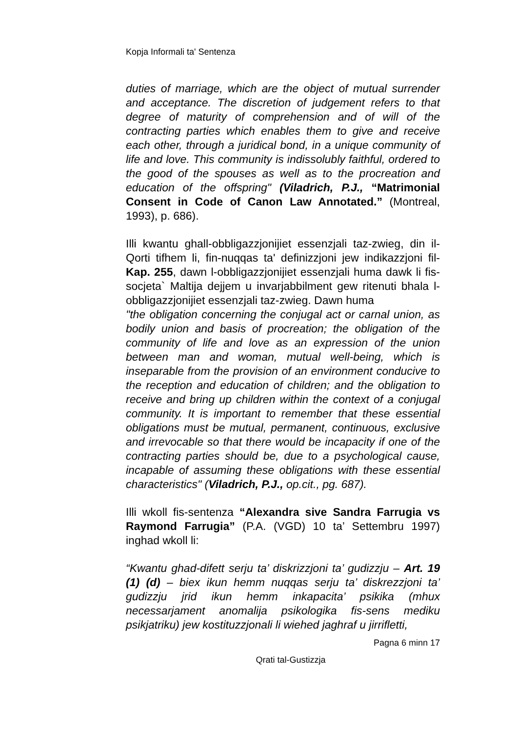Kopja Informali ta' Sentenza
duties of marriage, which are the object of mutual surrender and acceptance. The discretion of judgement refers to that degree of maturity of comprehension and of will of the contracting parties which enables them to give and receive each other, through a juridical bond, in a unique community of life and love. This community is indissolubly faithful, ordered to the good of the spouses as well as to the procreation and education of the offspring" (Viladrich, P.J., “Matrimonial Consent in Code of Canon Law Annotated.” (Montreal, 1993), p. 686).
Illi kwantu ghall-obbligazzjonijiet essenzjali taz-zwieg, din il-Qorti tifhem li, fin-nuqqas ta' definizzjoni jew indikazzjoni fil-Kap. 255, dawn l-obbligazzjonijiet essenzjali huma dawk li fis-socjeta` Maltija dejjem u invarjabbilment gew ritenuti bhala l-obbligazzjonijiet essenzjali taz-zwieg. Dawn huma
"the obligation concerning the conjugal act or carnal union, as bodily union and basis of procreation; the obligation of the community of life and love as an expression of the union between man and woman, mutual well-being, which is inseparable from the provision of an environment conducive to the reception and education of children; and the obligation to receive and bring up children within the context of a conjugal community. It is important to remember that these essential obligations must be mutual, permanent, continuous, exclusive and irrevocable so that there would be incapacity if one of the contracting parties should be, due to a psychological cause, incapable of assuming these obligations with these essential characteristics" (Viladrich, P.J., op.cit., pg. 687).
Illi wkoll fis-sentenza “Alexandra sive Sandra Farrugia vs Raymond Farrugia” (P.A. (VGD) 10 ta’ Settembru 1997) inghad wkoll li:
“Kwantu ghad-difett serju ta’ diskrizzjoni ta’ gudizzju – Art. 19 (1) (d) – biex ikun hemm nuqqas serju ta’ diskrezzjoni ta’ gudizzju jrid ikun hemm inkapacita’ psikika (mhux necessarjament anomalija psikologika fis-sens mediku psikjatriku) jew kostituzzjonali li wiehed jaghraf u jirrifletti,
Pagna 6 minn 17
Qrati tal-Gustizzja